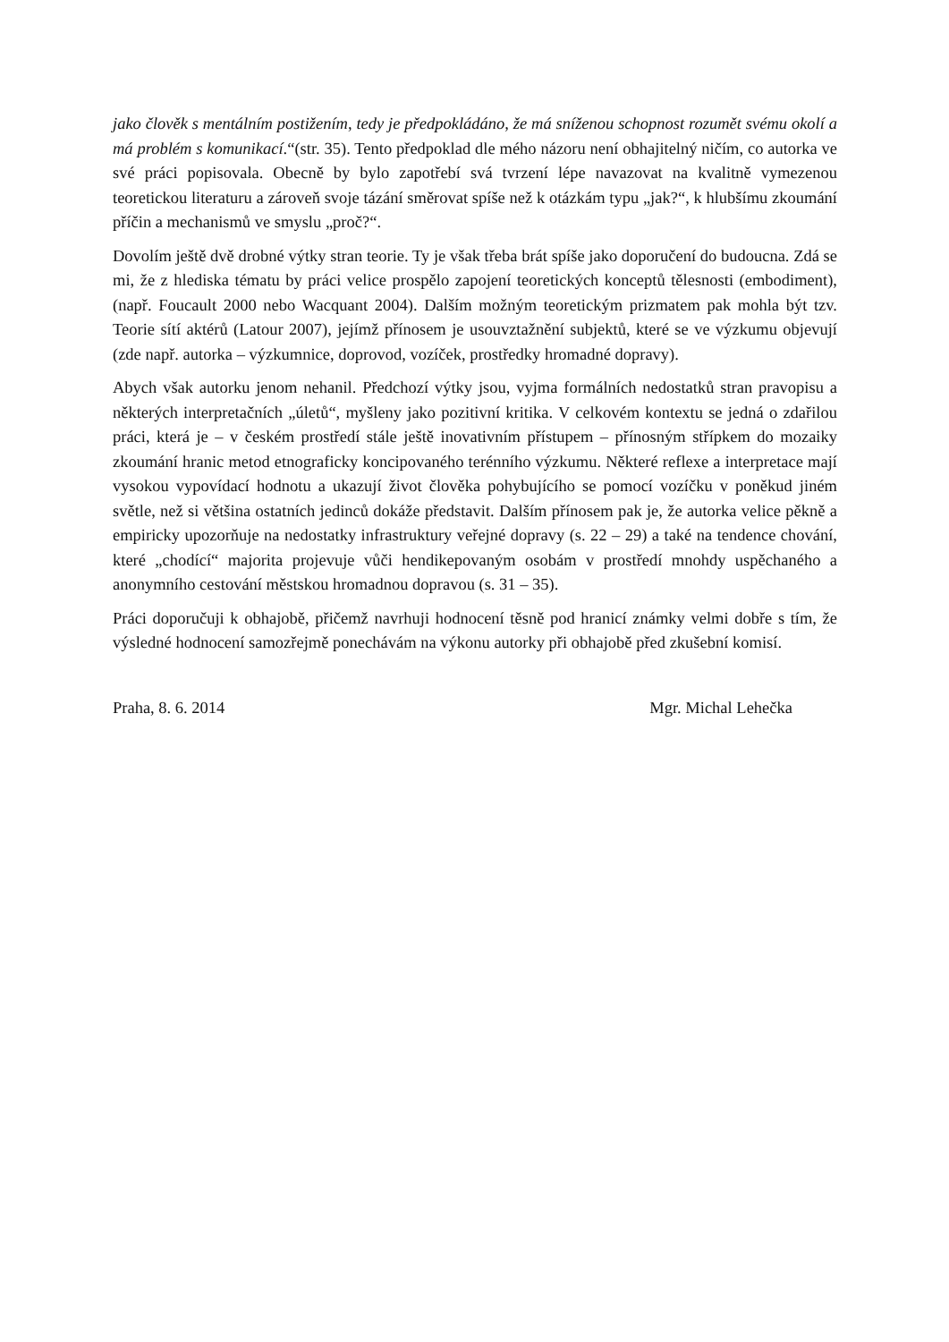jako člověk s mentálním postižením, tedy je předpokládáno, že má sníženou schopnost rozumět svému okolí a má problém s komunikací.“(str. 35). Tento předpoklad dle mého názoru není obhajitelný ničím, co autorka ve své práci popisovala. Obecně by bylo zapotřebí svá tvrzení lépe navazovat na kvalitně vymezenou teoretickou literaturu a zároveň svoje tázání směrovat spíše než k otázkám typu „jak?“, k hlubšímu zkoumání příčin a mechanismů ve smyslu „proč?“.
Dovolím ještě dvě drobné výtky stran teorie. Ty je však třeba brát spíše jako doporučení do budoucna. Zdá se mi, že z hlediska tématu by práci velice prospělo zapojení teoretických konceptů tělesnosti (embodiment), (např. Foucault 2000 nebo Wacquant 2004). Dalším možným teoretickým prizmatem pak mohla být tzv. Teorie sítí aktérů (Latour 2007), jejímž přínosem je usouvztažnění subjektů, které se ve výzkumu objevují (zde např. autorka – výzkumnice, doprovod, vozíček, prostředky hromadné dopravy).
Abych však autorku jenom nehanil. Předchozí výtky jsou, vyjma formálních nedostatků stran pravopisu a některých interpretačních „úletů“, myšleny jako pozitivní kritika. V celkovém kontextu se jedná o zdařilou práci, která je – v českém prostředí stále ještě inovativním přístupem – přínosným střípkem do mozaiky zkoumání hranic metod etnograficky koncipovaného terénního výzkumu. Některé reflexe a interpretace mají vysokou vypovídací hodnotu a ukazují život člověka pohybujícího se pomocí vozíčku v poněkud jiném světle, než si většina ostatních jedinců dokáže představit. Dalším přínosem pak je, že autorka velice pěkně a empiricky upozorňuje na nedostatky infrastruktury veřejné dopravy (s. 22 – 29) a také na tendence chování, které „chodící“ majorita projevuje vůči hendikepovaným osobám v prostředí mnohdy uspěchaného a anonymního cestování městskou hromadnou dopravou (s. 31 – 35).
Práci doporučuji k obhajobě, přičemž navrhuji hodnocení těsně pod hranicí známky velmi dobře s tím, že výsledné hodnocení samozřejmě ponechávám na výkonu autorky při obhajobě před zkušební komisí.
Praha, 8. 6. 2014 Mgr. Michal Lehečka